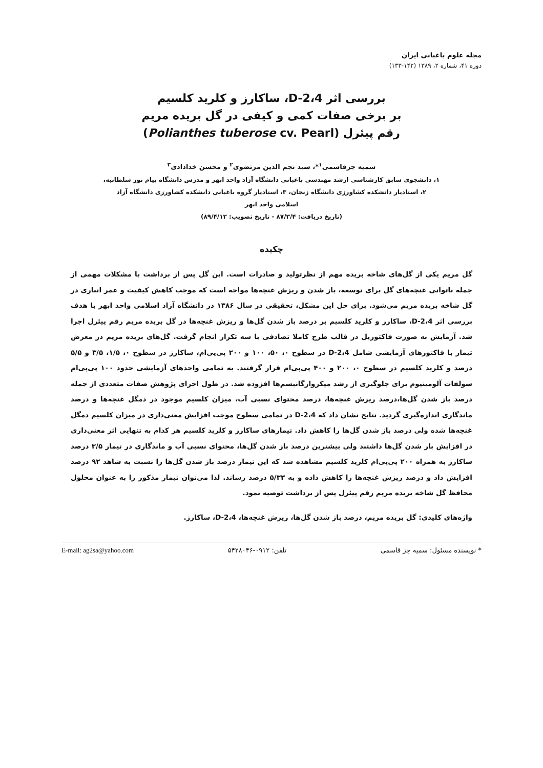مجله علوم باغبانی ایران
دوره ۴۱، شماره ۲، ۱۳۸۹ (۱۴۲-۱۳۳)
بررسی اثر 2،4-D، ساکارز و کلرید کلسیم
بر برخی صفات کمی و کیفی در گل بریده مریم
رقم پیئرل (Polianthes tuberose cv. Pearl)
سمیه جزقاسمی<sup>۱</sup>*، سید نجم الدین مرتضوی<sup>۲</sup> و محسن خدادادی<sup>۳</sup>
۱، دانشجوی سابق کارشناسی ارشد مهندسی باغبانی دانشگاه آزاد واحد ابهر و مدرس دانشگاه پیام نور سلطانیه،
۲، استادیار دانشکده کشاورزی دانشگاه زنجان، ۳، استادیار گروه باغبانی دانشکده کشاورزی دانشگاه آزاد
اسلامی واحد ابهر
(تاریخ دریافت: ۸۷/۳/۴ - تاریخ تصویب: ۸۹/۴/۱۲)
چکیده
گل مریم یکی از گل‌های شاخه بریده مهم از نظرتولید و صادرات است. این گل پس از برداشت با مشکلات مهمی از جمله ناتوانی غنچه‌های گل برای توسعه، باز شدن و ریزش غنچه‌ها مواجه است که موجب کاهش کیفیت و عمر انباری در گل شاخه بریده مریم می‌شود. برای حل این مشکل، تحقیقی در سال ۱۳۸۶ در دانشگاه آزاد اسلامی واحد ابهر با هدف بررسی اثر 2،4-D، ساکارز و کلرید کلسیم بر درصد باز شدن گل‌ها و ریزش غنچه‌ها در گل بریده مریم رقم پیئرل اجرا شد. آزمایش به صورت فاکتوریل در قالب طرح کاملا تصادفی با سه تکرار انجام گرفت. گل‌های بریده مریم در معرض تیمار با فاکتورهای آزمایشی شامل 2،4-D در سطوح ۰، ۵۰، ۱۰۰ و ۲۰۰ پی‌پی‌ام، ساکارز در سطوح ۰، ۱/۵، ۳/۵ و ۵/۵ درصد و کلرید کلسیم در سطوح ۰، ۲۰۰ و ۴۰۰ پی‌پی‌ام قرار گرفتند. به تمامی واحدهای آزمایشی حدود ۱۰۰ پی‌پی‌ام سولفات آلومینیوم برای جلوگیری از رشد میکروارگانیسم‌ها افزوده شد. در طول اجرای پژوهش صفات متعددی از جمله درصد باز شدن گل‌ها،درصد ریزش غنچه‌ها، درصد محتوای نسبی آب، میزان کلسیم موجود در دمگل غنچه‌ها و درصد ماندگاری اندازه‌گیری گردید. نتایج نشان داد که 2،4-D در تمامی سطوح موجب افزایش معنی‌داری در میزان کلسیم دمگل غنچه‌ها شده ولی درصد باز شدن گل‌ها را کاهش داد. تیمارهای ساکارز و کلرید کلسیم هر کدام به تنهایی اثر معنی‌داری در افزایش باز شدن گل‌ها داشتند ولی بیشترین درصد باز شدن گل‌ها، محتوای نسبی آب و ماندگاری در تیمار ۳/۵ درصد ساکارز به همراه ۲۰۰ پی‌پی‌ام کلرید کلسیم مشاهده شد که این تیمار درصد باز شدن گل‌ها را نسبت به شاهد ۹۲ درصد افزایش داد و درصد ریزش غنچه‌ها را کاهش داده و به ۵/۳۳ درصد رساند. لذا می‌توان تیمار مذکور را به عنوان محلول محافظ گل شاخه بریده مریم رقم پیئرل پس از برداشت توصیه نمود.
واژه‌های کلیدی: گل بریده مریم، درصد باز شدن گل‌ها، ریزش غنچه‌ها، 2،4-D، ساکارز.
* نویسنده مسئول: سمیه جز قاسمی تلفن: ۰۹۱۲-۵۴۲۸۰۴۶ E-mail: ag2sa@yahoo.com